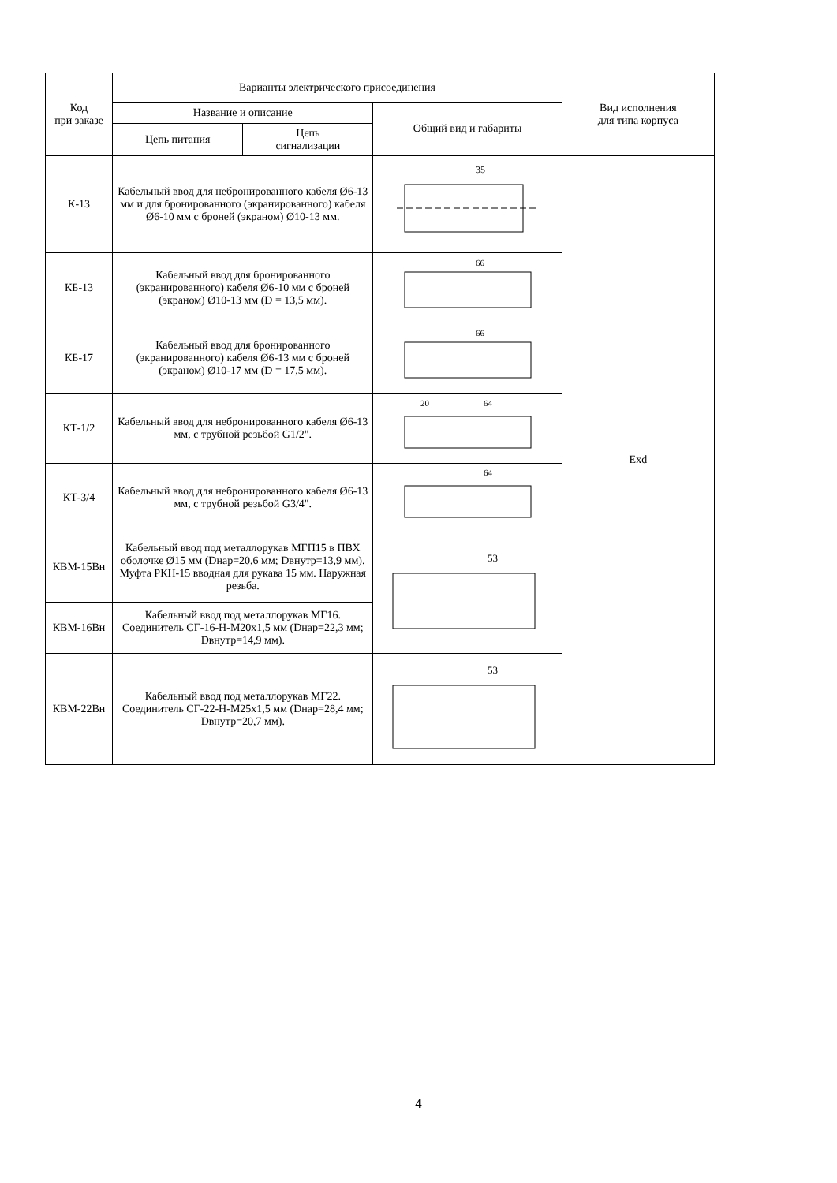| Код при заказе | Варианты электрического присоединения | | | Вид исполнения для типа корпуса |
| --- | --- | --- | --- | --- |
| | Название и описание | | Общий вид и габариты | |
| | Цепь питания | Цепь сигнализации | | |
| К-13 | Кабельный ввод для небронированного кабеля Ø6-13 мм и для бронированного (экранированного) кабеля Ø6-10 мм с броней (экраном) Ø10-13 мм. | | 35 | Exd |
| КБ-13 | Кабельный ввод для бронированного (экранированного) кабеля Ø6-10 мм с броней (экраном) Ø10-13 мм (D = 13,5 мм). | | 66 | |
| КБ-17 | Кабельный ввод для бронированного (экранированного) кабеля Ø6-13 мм с броней (экраном) Ø10-17 мм (D = 17,5 мм). | | 66 | |
| КТ-1/2 | Кабельный ввод для небронированного кабеля Ø6-13 мм, с трубной резьбой G1/2". | | 20 64 | |
| КТ-3/4 | Кабельный ввод для небронированного кабеля Ø6-13 мм, с трубной резьбой G3/4". | | 64 | |
| КВМ-15Вн | Кабельный ввод под металлорукав МГП15 в ПВХ оболочке Ø15 мм (Dнар=20,6 мм; Dвнутр=13,9 мм). Муфта РКН-15 вводная для рукава 15 мм. Наружная резьба. | | 53 | |
| КВМ-16Вн | Кабельный ввод под металлорукав МГ16. Соединитель СГ-16-Н-М20х1,5 мм (Dнар=22,3 мм; Dвнутр=14,9 мм). | | | |
| КВМ-22Вн | Кабельный ввод под металлорукав МГ22. Соединитель СГ-22-Н-М25х1,5 мм (Dнар=28,4 мм; Dвнутр=20,7 мм). | | 53 | |
4